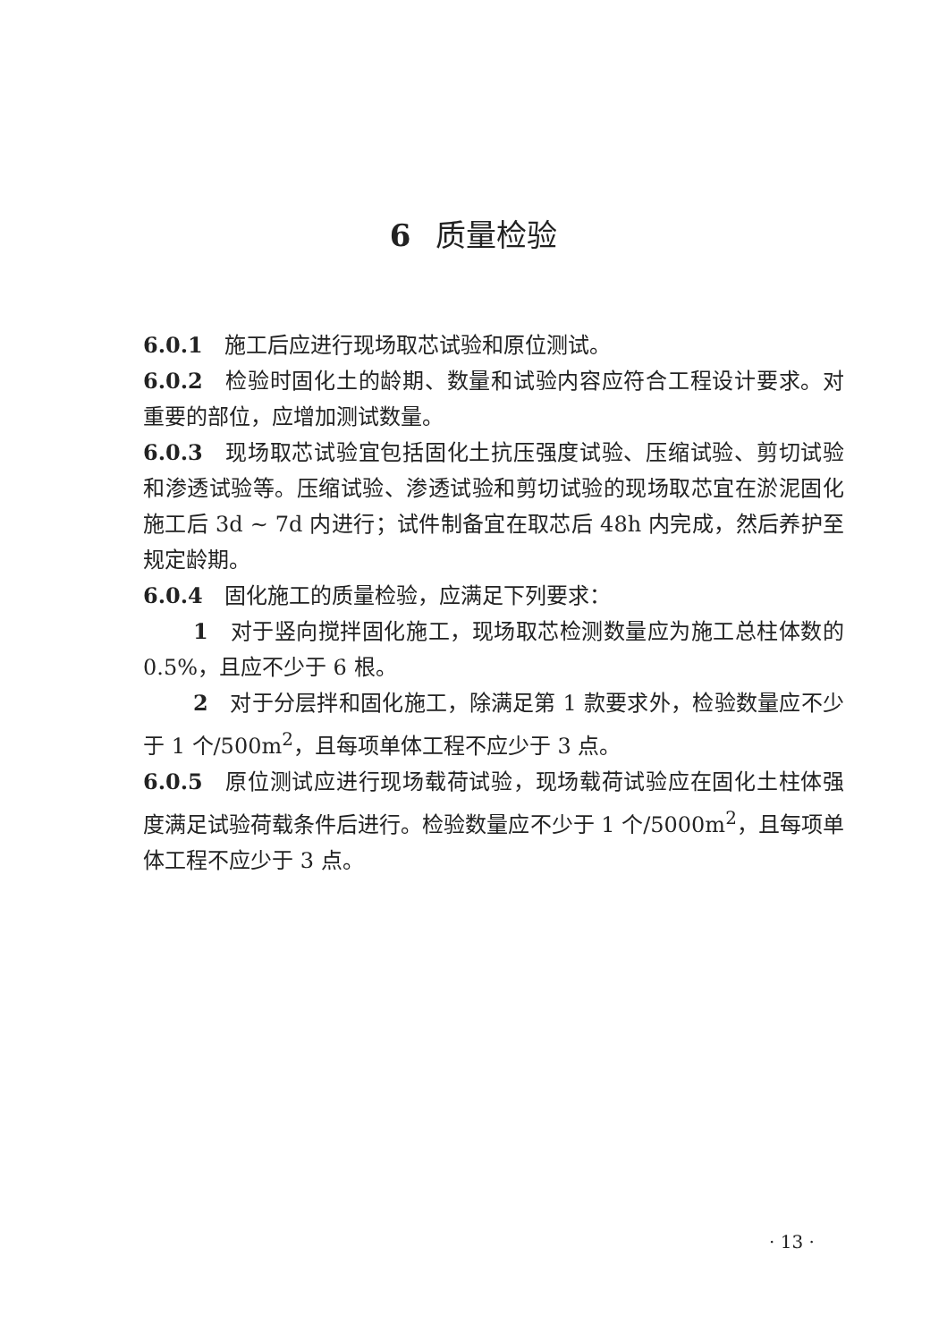6 质量检验
6.0.1　施工后应进行现场取芯试验和原位测试。
6.0.2　检验时固化土的龄期、数量和试验内容应符合工程设计要求。对重要的部位，应增加测试数量。
6.0.3　现场取芯试验宜包括固化土抗压强度试验、压缩试验、剪切试验和渗透试验等。压缩试验、渗透试验和剪切试验的现场取芯宜在淤泥固化施工后 3d ~ 7d 内进行；试件制备宜在取芯后 48h 内完成，然后养护至规定龄期。
6.0.4　固化施工的质量检验，应满足下列要求：
1　对于竖向搅拌固化施工，现场取芯检测数量应为施工总柱体数的 0.5%，且应不少于 6 根。
2　对于分层拌和固化施工，除满足第 1 款要求外，检验数量应不少于 1 个/500m<sup>2</sup>，且每项单体工程不应少于 3 点。
6.0.5　原位测试应进行现场载荷试验，现场载荷试验应在固化土柱体强度满足试验荷载条件后进行。检验数量应不少于 1 个/5000m<sup>2</sup>，且每项单体工程不应少于 3 点。
· 13 ·